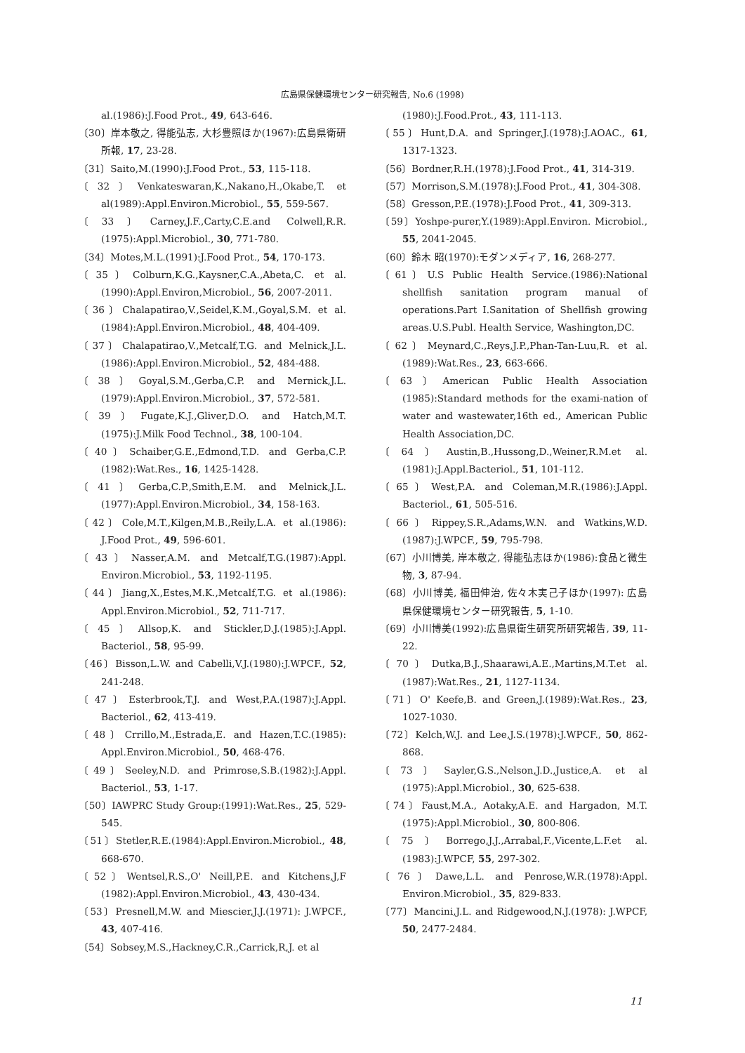広島県保健環境センター研究報告, No.6 (1998)
al.(1986):J.Food Prot., 49, 643-646.
〔30〕岸本敬之, 得能弘志, 大杉豊照ほか(1967):広島県衛研所報, 17, 23-28.
〔31〕Saito,M.(1990):J.Food Prot., 53, 115-118.
〔32〕Venkateswaran,K.,Nakano,H.,Okabe,T. et al(1989):Appl.Environ.Microbiol., 55, 559-567.
〔33〕Carney,J.F.,Carty,C.E.and Colwell,R.R. (1975):Appl.Microbiol., 30, 771-780.
〔34〕Motes,M.L.(1991):J.Food Prot., 54, 170-173.
〔35〕Colburn,K.G.,Kaysner,C.A.,Abeta,C. et al. (1990):Appl.Environ,Microbiol., 56, 2007-2011.
〔36〕Chalapatirao,V.,Seidel,K.M.,Goyal,S.M. et al. (1984):Appl.Environ.Microbiol., 48, 404-409.
〔37〕Chalapatirao,V.,Metcalf,T.G. and Melnick,J.L. (1986):Appl.Environ.Microbiol., 52, 484-488.
〔38〕Goyal,S.M.,Gerba,C.P. and Mernick,J.L. (1979):Appl.Environ.Microbiol., 37, 572-581.
〔39〕Fugate,K.J.,Gliver,D.O. and Hatch,M.T. (1975):J.Milk Food Technol., 38, 100-104.
〔40〕Schaiber,G.E.,Edmond,T.D. and Gerba,C.P. (1982):Wat.Res., 16, 1425-1428.
〔41〕Gerba,C.P.,Smith,E.M. and Melnick,J.L. (1977):Appl.Environ.Microbiol., 34, 158-163.
〔42〕Cole,M.T.,Kilgen,M.B.,Reily,L.A. et al.(1986): J.Food Prot., 49, 596-601.
〔43〕Nasser,A.M. and Metcalf,T.G.(1987):Appl. Environ.Microbiol., 53, 1192-1195.
〔44〕Jiang,X.,Estes,M.K.,Metcalf,T.G. et al.(1986): Appl.Environ.Microbiol., 52, 711-717.
〔45〕Allsop,K. and Stickler,D.J.(1985):J.Appl. Bacteriol., 58, 95-99.
〔46〕Bisson,L.W. and Cabelli,V.J.(1980):J.WPCF., 52, 241-248.
〔47〕Esterbrook,T.J. and West,P.A.(1987):J.Appl. Bacteriol., 62, 413-419.
〔48〕Crrillo,M.,Estrada,E. and Hazen,T.C.(1985): Appl.Environ.Microbiol., 50, 468-476.
〔49〕Seeley,N.D. and Primrose,S.B.(1982):J.Appl. Bacteriol., 53, 1-17.
〔50〕IAWPRC Study Group:(1991):Wat.Res., 25, 529-545.
〔51〕Stetler,R.E.(1984):Appl.Environ.Microbiol., 48, 668-670.
〔52〕Wentsel,R.S.,O' Neill,P.E. and Kitchens,J,F (1982):Appl.Environ.Microbiol., 43, 430-434.
〔53〕Presnell,M.W. and Miescier,J.J.(1971): J.WPCF., 43, 407-416.
〔54〕Sobsey,M.S.,Hackney,C.R.,Carrick,R,J. et al
(1980):J.Food.Prot., 43, 111-113.
〔55〕Hunt,D.A. and Springer,J.(1978):J.AOAC., 61, 1317-1323.
〔56〕Bordner,R.H.(1978):J.Food Prot., 41, 314-319.
〔57〕Morrison,S.M.(1978):J.Food Prot., 41, 304-308.
〔58〕Gresson,P.E.(1978):J.Food Prot., 41, 309-313.
〔59〕Yoshpe-purer,Y.(1989):Appl.Environ. Microbiol., 55, 2041-2045.
〔60〕鈴木 昭(1970):モダンメディア, 16, 268-277.
〔61〕U.S Public Health Service.(1986):National shellfish sanitation program manual of operations.Part I.Sanitation of Shellfish growing areas.U.S.Publ. Health Service, Washington,DC.
〔62〕Meynard,C.,Reys,J.P.,Phan-Tan-Luu,R. et al.(1989):Wat.Res., 23, 663-666.
〔63〕American Public Health Association (1985):Standard methods for the exami-nation of water and wastewater,16th ed., American Public Health Association,DC.
〔64〕Austin,B.,Hussong,D.,Weiner,R.M.et al. (1981):J.Appl.Bacteriol., 51, 101-112.
〔65〕West,P.A. and Coleman,M.R.(1986):J.Appl. Bacteriol., 61, 505-516.
〔66〕Rippey,S.R.,Adams,W.N. and Watkins,W.D. (1987):J.WPCF., 59, 795-798.
〔67〕小川博美, 岸本敬之, 得能弘志ほか(1986):食品と微生物, 3, 87-94.
〔68〕小川博美, 福田伸治, 佐々木実己子ほか(1997): 広島県保健環境センター研究報告, 5, 1-10.
〔69〕小川博美(1992):広島県衛生研究所研究報告, 39, 11-22.
〔70〕Dutka,B.J.,Shaarawi,A.E.,Martins,M.T.et al.(1987):Wat.Res., 21, 1127-1134.
〔71〕O' Keefe,B. and Green,J.(1989):Wat.Res., 23, 1027-1030.
〔72〕Kelch,W.J. and Lee,J.S.(1978):J.WPCF., 50, 862-868.
〔73〕Sayler,G.S.,Nelson,J.D.,Justice,A. et al (1975):Appl.Microbiol., 30, 625-638.
〔74〕Faust,M.A., Aotaky,A.E. and Hargadon, M.T.(1975):Appl.Microbiol., 30, 800-806.
〔75〕Borrego,J.J.,Arrabal,F.,Vicente,L.F.et al.(1983):J.WPCF, 55, 297-302.
〔76〕Dawe,L.L. and Penrose,W.R.(1978):Appl. Environ.Microbiol., 35, 829-833.
〔77〕Mancini,J.L. and Ridgewood,N.J.(1978): J.WPCF, 50, 2477-2484.
11